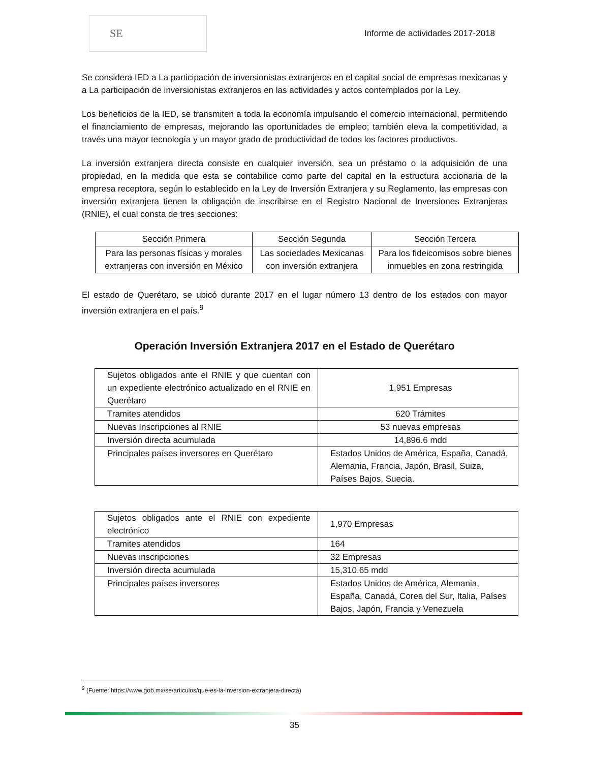SE
Informe de actividades 2017-2018
Se considera IED a La participación de inversionistas extranjeros en el capital social de empresas mexicanas y a La participación de inversionistas extranjeros en las actividades y actos contemplados por la Ley.
Los beneficios de la IED, se transmiten a toda la economía impulsando el comercio internacional, permitiendo el financiamiento de empresas, mejorando las oportunidades de empleo; también eleva la competitividad, a través una mayor tecnología y un mayor grado de productividad de todos los factores productivos.
La inversión extranjera directa consiste en cualquier inversión, sea un préstamo o la adquisición de una propiedad, en la medida que esta se contabilice como parte del capital en la estructura accionaria de la empresa receptora, según lo establecido en la Ley de Inversión Extranjera y su Reglamento, las empresas con inversión extranjera tienen la obligación de inscribirse en el Registro Nacional de Inversiones Extranjeras (RNIE), el cual consta de tres secciones:
| Sección Primera | Sección Segunda | Sección Tercera |
| --- | --- | --- |
| Para las personas físicas y morales extranjeras con inversión en México | Las sociedades Mexicanas con inversión extranjera | Para los fideicomisos sobre bienes inmuebles en zona restringida |
El estado de Querétaro, se ubicó durante 2017 en el lugar número 13 dentro de los estados con mayor inversión extranjera en el país.<sup>9</sup>
Operación Inversión Extranjera 2017 en el Estado de Querétaro
| Sujetos obligados ante el RNIE y que cuentan con un expediente electrónico actualizado en el RNIE en Querétaro | 1,951 Empresas |
| Tramites atendidos | 620 Trámites |
| Nuevas Inscripciones al RNIE | 53 nuevas empresas |
| Inversión directa acumulada | 14,896.6 mdd |
| Principales países inversores en Querétaro | Estados Unidos de América, España, Canadá, Alemania, Francia, Japón, Brasil, Suiza, Países Bajos, Suecia. |
| Sujetos obligados ante el RNIE con expediente electrónico | 1,970 Empresas |
| Tramites atendidos | 164 |
| Nuevas inscripciones | 32 Empresas |
| Inversión directa acumulada | 15,310.65 mdd |
| Principales países inversores | Estados Unidos de América, Alemania, España, Canadá, Corea del Sur, Italia, Países Bajos, Japón, Francia y Venezuela |
<sup>9</sup> (Fuente: https://www.gob.mx/se/articulos/que-es-la-inversion-extranjera-directa)
35